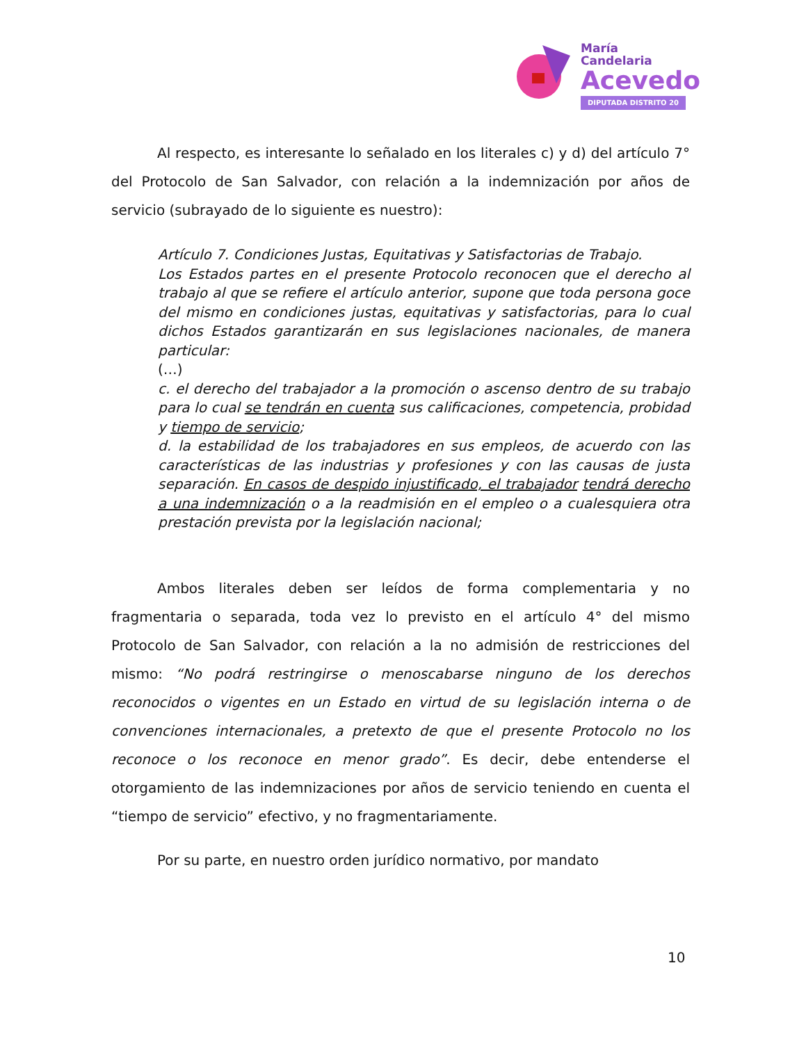María
Candelaria
Acevedo
DIPUTADA DISTRITO 20
Al respecto, es interesante lo señalado en los literales c) y d) del artículo 7° del Protocolo de San Salvador, con relación a la indemnización por años de servicio (subrayado de lo siguiente es nuestro):
Artículo 7. Condiciones Justas, Equitativas y Satisfactorias de Trabajo.
Los Estados partes en el presente Protocolo reconocen que el derecho al trabajo al que se refiere el artículo anterior, supone que toda persona goce del mismo en condiciones justas, equitativas y satisfactorias, para lo cual dichos Estados garantizarán en sus legislaciones nacionales, de manera particular:
(…)
c. el derecho del trabajador a la promoción o ascenso dentro de su trabajo para lo cual se tendrán en cuenta sus calificaciones, competencia, probidad y tiempo de servicio;
d. la estabilidad de los trabajadores en sus empleos, de acuerdo con las características de las industrias y profesiones y con las causas de justa separación. En casos de despido injustificado, el trabajador tendrá derecho a una indemnización o a la readmisión en el empleo o a cualesquiera otra prestación prevista por la legislación nacional;
Ambos literales deben ser leídos de forma complementaria y no fragmentaria o separada, toda vez lo previsto en el artículo 4° del mismo Protocolo de San Salvador, con relación a la no admisión de restricciones del mismo: “No podrá restringirse o menoscabarse ninguno de los derechos reconocidos o vigentes en un Estado en virtud de su legislación interna o de convenciones internacionales, a pretexto de que el presente Protocolo no los reconoce o los reconoce en menor grado”. Es decir, debe entenderse el otorgamiento de las indemnizaciones por años de servicio teniendo en cuenta el “tiempo de servicio” efectivo, y no fragmentariamente.
Por su parte, en nuestro orden jurídico normativo, por mandato
10